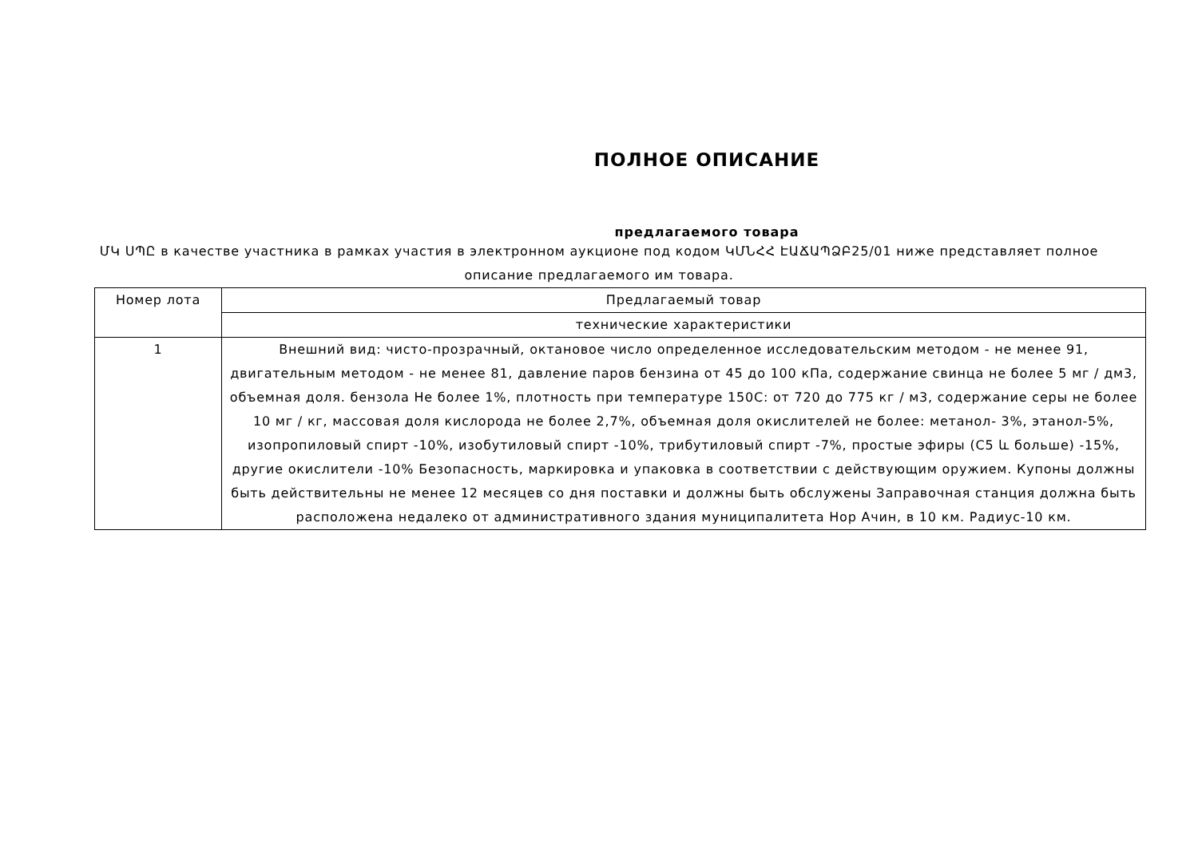ПОЛНОЕ ОПИСАНИЕ
предлагаемого товара
ՄԿ ՍՊԸ в качестве участника в рамках участия в электронном аукционе под кодом ԿՄՆՀՀ ԷԱՃԱՊՁԲ25/01 ниже представляет полное описание предлагаемого им товара.
| Номер лота | Предлагаемый товар |
| --- | --- |
| | технические характеристики |
| 1 | Внешний вид: чисто-прозрачный, октановое число определенное исследовательским методом - не менее 91, двигательным методом - не менее 81, давление паров бензина от 45 до 100 кПа, содержание свинца не более 5 мг / дм3, объемная доля. бензола Не более 1%, плотность при температуре 150С: от 720 до 775 кг / м3, содержание серы не более 10 мг / кг, массовая доля кислорода не более 2,7%, объемная доля окислителей не более: метанол- 3%, этанол-5%, изопропиловый спирт -10%, изобутиловый спирт -10%, трибутиловый спирт -7%, простые эфиры (C5 և больше) -15%, другие окислители -10% Безопасность, маркировка и упаковка в соответствии с действующим оружием. Купоны должны быть действительны не менее 12 месяцев со дня поставки и должны быть обслужены Заправочная станция должна быть расположена недалеко от административного здания муниципалитета Нор Ачин, в 10 км. Радиус-10 км. |